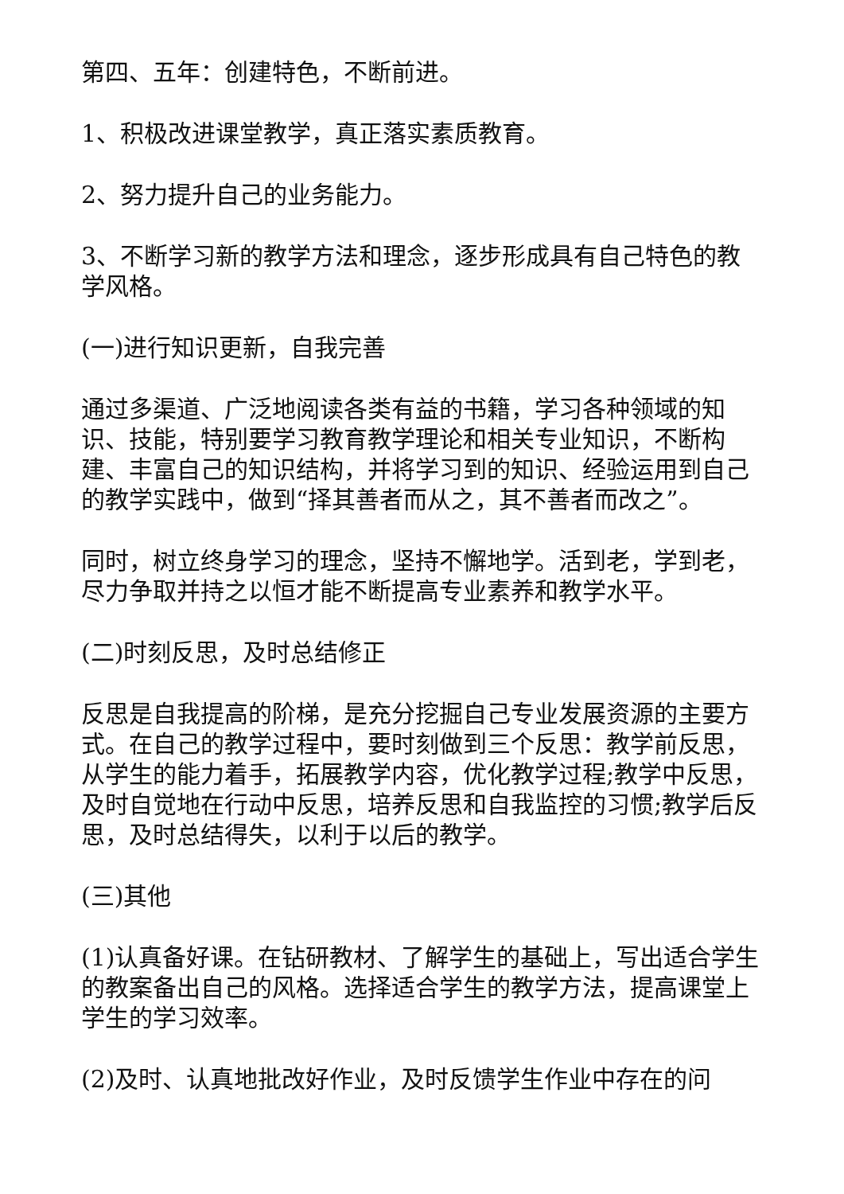第四、五年：创建特色，不断前进。
1、积极改进课堂教学，真正落实素质教育。
2、努力提升自己的业务能力。
3、不断学习新的教学方法和理念，逐步形成具有自己特色的教学风格。
(一)进行知识更新，自我完善
通过多渠道、广泛地阅读各类有益的书籍，学习各种领域的知识、技能，特别要学习教育教学理论和相关专业知识，不断构建、丰富自己的知识结构，并将学习到的知识、经验运用到自己的教学实践中，做到“择其善者而从之，其不善者而改之”。
同时，树立终身学习的理念，坚持不懈地学。活到老，学到老，尽力争取并持之以恒才能不断提高专业素养和教学水平。
(二)时刻反思，及时总结修正
反思是自我提高的阶梯，是充分挖掘自己专业发展资源的主要方式。在自己的教学过程中，要时刻做到三个反思：教学前反思，从学生的能力着手，拓展教学内容，优化教学过程;教学中反思，及时自觉地在行动中反思，培养反思和自我监控的习惯;教学后反思，及时总结得失，以利于以后的教学。
(三)其他
(1)认真备好课。在钻研教材、了解学生的基础上，写出适合学生的教案备出自己的风格。选择适合学生的教学方法，提高课堂上学生的学习效率。
(2)及时、认真地批改好作业，及时反馈学生作业中存在的问